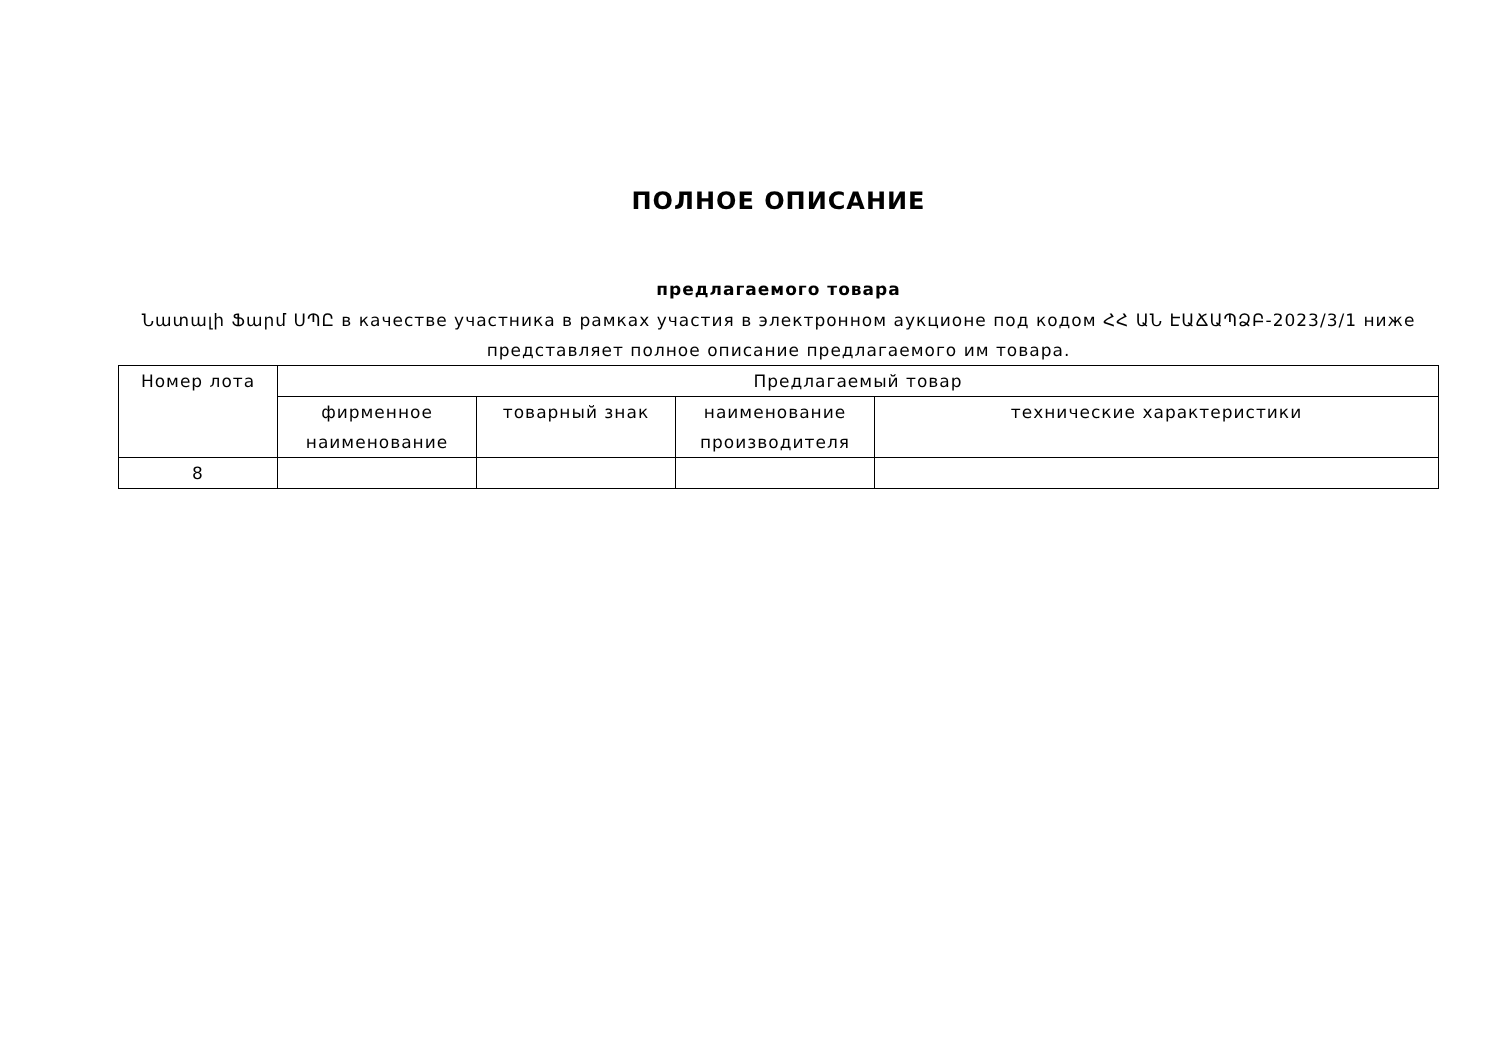ПОЛНОЕ ОПИСАНИЕ
предлагаемого товара
Նատալի Ֆարմ ՍՊԸ в качестве участника в рамках участия в электронном аукционе под кодом ՀՀ ԱՆ ԷԱՃԱՊՁԲ-2023/3/1 ниже представляет полное описание предлагаемого им товара.
| Номер лота | Предлагаемый товар | | | |
| --- | --- | --- | --- | --- |
| | фирменное наименование | товарный знак | наименование производителя | технические характеристики |
| 8 | | | | |